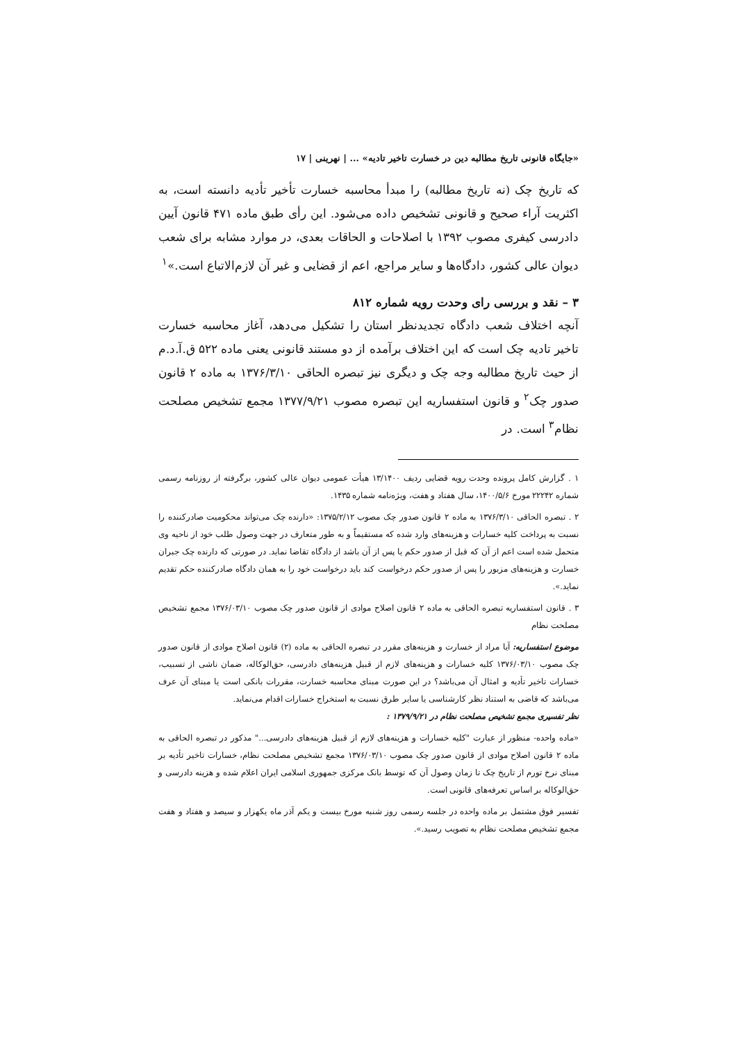«جایگاه قانونی تاریخ مطالبه دین در خسارت تاخیر تادیه» ... | نهرینی | ۱۷
که تاریخ چک (نه تاریخ مطالبه) را مبدأ محاسبه خسارت تأخیر تأدیه دانسته است، به اکثریت آراء صحیح و قانونی تشخیص داده می‌شود. این رأی طبق ماده ۴۷۱ قانون آیین دادرسی کیفری مصوب ۱۳۹۲ با اصلاحات و الحاقات بعدی، در موارد مشابه برای شعب دیوان عالی کشور، دادگاه‌ها و سایر مراجع، اعم از قضایی و غیر آن لازم‌الاتباع است.»<sup>۱</sup>
۳ – نقد و بررسی رای وحدت رویه شماره ۸۱۲
آنچه اختلاف شعب دادگاه تجدیدنظر استان را تشکیل می‌دهد، آغاز محاسبه خسارت تاخیر تادیه چک است که این اختلاف برآمده از دو مستند قانونی یعنی ماده ۵۲۲ ق.آ.د.م از حیث تاریخ مطالبه وجه چک و دیگری نیز تبصره الحاقی ۱۳۷۶/۳/۱۰ به ماده ۲ قانون صدور چک<sup>۲</sup> و قانون استفساریه این تبصره مصوب ۱۳۷۷/۹/۲۱ مجمع تشخیص مصلحت نظام<sup>۳</sup> است. در
۱ . گزارش کامل پرونده وحدت رویه قضایی ردیف ۱۳/۱۴۰۰ هیأت عمومی دیوان عالی کشور، برگرفته از روزنامه رسمی شماره ۲۲۲۴۲ مورخ ۱۴۰۰/۵/۶، سال هفتاد و هفت، ویژه‌نامه شماره ۱۴۳۵.
۲ . تبصره الحاقی ۱۳۷۶/۳/۱۰ به ماده ۲ قانون صدور چک مصوب ۱۳۷۵/۲/۱۲: «دارنده چک می‌تواند محکومیت صادرکننده را نسبت به پرداخت کلیه خسارات و هزینه‌های وارد شده که مستقیماً و به طور متعارف در جهت وصول طلب خود از ناحیه وی متحمل شده است اعم از آن که قبل از صدور حکم یا پس از آن باشد از دادگاه تقاضا نماید. در صورتی که دارنده چک جبران خسارت و هزینه‌های مزبور را پس از صدور حکم درخواست کند باید درخواست خود را به همان دادگاه صادرکننده حکم تقدیم نماید.».
۳ . قانون استفساریه تبصره الحاقی به ماده ۲ قانون اصلاح موادی از قانون صدور چک مصوب ۱۳۷۶/۰۳/۱۰ مجمع تشخیص مصلحت نظام
موضوع استفساریه: آیا مراد از خسارت و هزینه‌های مقرر در تبصره الحاقی به ماده (۲) قانون اصلاح موادی از قانون صدور چک مصوب ۱۳۷۶/۰۳/۱۰ کلیه خسارات و هزینه‌های لازم از قبیل هزینه‌های دادرسی، حق‌الوکاله، ضمان ناشی از تسبیب، خسارات تاخیر تأدیه و امثال آن می‌باشد؟ در این صورت مبنای محاسبه خسارت، مقررات بانکی است یا مبنای آن عرف می‌باشد که قاضی به استناد نظر کارشناسی یا سایر طرق نسبت به استخراج خسارات اقدام می‌نماید.
نظر تفسیری مجمع تشخیص مصلحت نظام در ۱۳۷۹/۹/۲۱ :
«ماده واحده- منظور از عبارت "کلیه خسارات و هزینه‌های لازم از قبیل هزینه‌های دادرسی..." مذکور در تبصره الحاقی به ماده ۲ قانون اصلاح موادی از قانون صدور چک مصوب ۱۳۷۶/۰۳/۱۰ مجمع تشخیص مصلحت نظام، خسارات تاخیر تأدیه بر مبنای نرخ تورم از تاریخ چک تا زمان وصول آن که توسط بانک مرکزی جمهوری اسلامی ایران اعلام شده و هزینه دادرسی و حق‌الوکاله بر اساس تعرفه‌های قانونی است.
تفسیر فوق مشتمل بر ماده واحده در جلسه رسمی روز شنبه مورخ بیست و یکم آذر ماه یکهزار و سیصد و هفتاد و هفت مجمع تشخیص مصلحت نظام به تصویب رسید.».